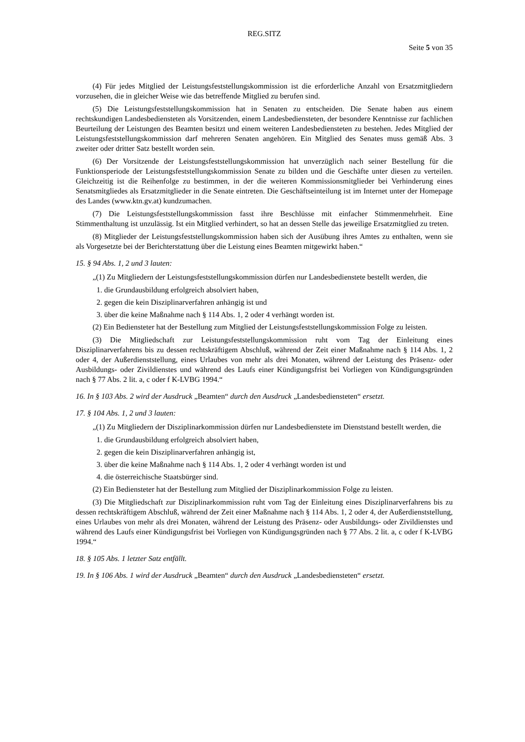REG.SITZ
Seite 5 von 35
(4) Für jedes Mitglied der Leistungsfeststellungskommission ist die erforderliche Anzahl von Ersatzmitgliedern vorzusehen, die in gleicher Weise wie das betreffende Mitglied zu berufen sind.
(5) Die Leistungsfeststellungskommission hat in Senaten zu entscheiden. Die Senate haben aus einem rechtskundigen Landesbediensteten als Vorsitzenden, einem Landesbediensteten, der besondere Kenntnisse zur fachlichen Beurteilung der Leistungen des Beamten besitzt und einem weiteren Landesbediensteten zu bestehen. Jedes Mitglied der Leistungsfeststellungskommission darf mehreren Senaten angehören. Ein Mitglied des Senates muss gemäß Abs. 3 zweiter oder dritter Satz bestellt worden sein.
(6) Der Vorsitzende der Leistungsfeststellungskommission hat unverzüglich nach seiner Bestellung für die Funktionsperiode der Leistungsfeststellungskommission Senate zu bilden und die Geschäfte unter diesen zu verteilen. Gleichzeitig ist die Reihenfolge zu bestimmen, in der die weiteren Kommissionsmitglieder bei Verhinderung eines Senatsmitgliedes als Ersatzmitglieder in die Senate eintreten. Die Geschäftseinteilung ist im Internet unter der Homepage des Landes (www.ktn.gv.at) kundzumachen.
(7) Die Leistungsfeststellungskommission fasst ihre Beschlüsse mit einfacher Stimmenmehrheit. Eine Stimmenthaltung ist unzulässig. Ist ein Mitglied verhindert, so hat an dessen Stelle das jeweilige Ersatzmitglied zu treten.
(8) Mitglieder der Leistungsfeststellungskommission haben sich der Ausübung ihres Amtes zu enthalten, wenn sie als Vorgesetzte bei der Berichterstattung über die Leistung eines Beamten mitgewirkt haben.“
15. § 94 Abs. 1, 2 und 3 lauten:
„(1) Zu Mitgliedern der Leistungsfeststellungskommission dürfen nur Landesbedienstete bestellt werden, die
1. die Grundausbildung erfolgreich absolviert haben,
2. gegen die kein Disziplinarverfahren anhängig ist und
3. über die keine Maßnahme nach § 114 Abs. 1, 2 oder 4 verhängt worden ist.
(2) Ein Bediensteter hat der Bestellung zum Mitglied der Leistungsfeststellungskommission Folge zu leisten.
(3) Die Mitgliedschaft zur Leistungsfeststellungskommission ruht vom Tag der Einleitung eines Disziplinarverfahrens bis zu dessen rechtskräftigem Abschluß, während der Zeit einer Maßnahme nach § 114 Abs. 1, 2 oder 4, der Außerdienststellung, eines Urlaubes von mehr als drei Monaten, während der Leistung des Präsenz- oder Ausbildungs- oder Zivildienstes und während des Laufs einer Kündigungsfrist bei Vorliegen von Kündigungsgründen nach § 77 Abs. 2 lit. a, c oder f K-LVBG 1994.“
16. In § 103 Abs. 2 wird der Ausdruck „Beamten“ durch den Ausdruck „Landesbediensteten“ ersetzt.
17. § 104 Abs. 1, 2 und 3 lauten:
„(1) Zu Mitgliedern der Disziplinarkommission dürfen nur Landesbedienstete im Dienststand bestellt werden, die
1. die Grundausbildung erfolgreich absolviert haben,
2. gegen die kein Disziplinarverfahren anhängig ist,
3. über die keine Maßnahme nach § 114 Abs. 1, 2 oder 4 verhängt worden ist und
4. die österreichische Staatsbürger sind.
(2) Ein Bediensteter hat der Bestellung zum Mitglied der Disziplinarkommission Folge zu leisten.
(3) Die Mitgliedschaft zur Disziplinarkommission ruht vom Tag der Einleitung eines Disziplinarverfahrens bis zu dessen rechtskräftigem Abschluß, während der Zeit einer Maßnahme nach § 114 Abs. 1, 2 oder 4, der Außerdienststellung, eines Urlaubes von mehr als drei Monaten, während der Leistung des Präsenz- oder Ausbildungs- oder Zivildienstes und während des Laufs einer Kündigungsfrist bei Vorliegen von Kündigungsgründen nach § 77 Abs. 2 lit. a, c oder f K-LVBG 1994.“
18. § 105 Abs. 1 letzter Satz entfällt.
19. In § 106 Abs. 1 wird der Ausdruck „Beamten“ durch den Ausdruck „Landesbediensteten“ ersetzt.